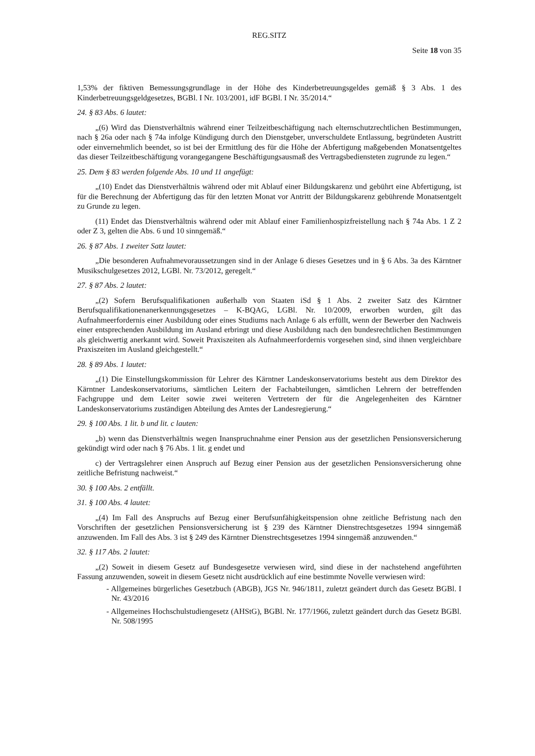REG.SITZ
Seite 18 von 35
1,53% der fiktiven Bemessungsgrundlage in der Höhe des Kinderbetreuungsgeldes gemäß § 3 Abs. 1 des Kinderbetreuungsgeldgesetzes, BGBl. I Nr. 103/2001, idF BGBl. I Nr. 35/2014.“
24. § 83 Abs. 6 lautet:
„(6) Wird das Dienstverhältnis während einer Teilzeitbeschäftigung nach elternschutzrechtlichen Bestimmungen, nach § 26a oder nach § 74a infolge Kündigung durch den Dienstgeber, unverschuldete Entlassung, begründeten Austritt oder einvernehmlich beendet, so ist bei der Ermittlung des für die Höhe der Abfertigung maßgebenden Monatsentgeltes das dieser Teilzeitbeschäftigung vorangegangene Beschäftigungsausmaß des Vertragsbediensteten zugrunde zu legen.“
25. Dem § 83 werden folgende Abs. 10 und 11 angefügt:
„(10) Endet das Dienstverhältnis während oder mit Ablauf einer Bildungskarenz und gebührt eine Abfertigung, ist für die Berechnung der Abfertigung das für den letzten Monat vor Antritt der Bildungskarenz gebührende Monatsentgelt zu Grunde zu legen.
(11) Endet das Dienstverhältnis während oder mit Ablauf einer Familienhospizfreistellung nach § 74a Abs. 1 Z 2 oder Z 3, gelten die Abs. 6 und 10 sinngemäß.“
26. § 87 Abs. 1 zweiter Satz lautet:
„Die besonderen Aufnahmevoraussetzungen sind in der Anlage 6 dieses Gesetzes und in § 6 Abs. 3a des Kärntner Musikschulgesetzes 2012, LGBl. Nr. 73/2012, geregelt.“
27. § 87 Abs. 2 lautet:
„(2) Sofern Berufsqualifikationen außerhalb von Staaten iSd § 1 Abs. 2 zweiter Satz des Kärntner Berufsqualifikationenanerkennungsgesetzes – K-BQAG, LGBl. Nr. 10/2009, erworben wurden, gilt das Aufnahmeerfordernis einer Ausbildung oder eines Studiums nach Anlage 6 als erfüllt, wenn der Bewerber den Nachweis einer entsprechenden Ausbildung im Ausland erbringt und diese Ausbildung nach den bundesrechtlichen Bestimmungen als gleichwertig anerkannt wird. Soweit Praxiszeiten als Aufnahmeerfordernis vorgesehen sind, sind ihnen vergleichbare Praxiszeiten im Ausland gleichgestellt.“
28. § 89 Abs. 1 lautet:
„(1) Die Einstellungskommission für Lehrer des Kärntner Landeskonservatoriums besteht aus dem Direktor des Kärntner Landeskonservatoriums, sämtlichen Leitern der Fachabteilungen, sämtlichen Lehrern der betreffenden Fachgruppe und dem Leiter sowie zwei weiteren Vertretern der für die Angelegenheiten des Kärntner Landeskonservatoriums zuständigen Abteilung des Amtes der Landesregierung.“
29. § 100 Abs. 1 lit. b und lit. c lauten:
„b) wenn das Dienstverhältnis wegen Inanspruchnahme einer Pension aus der gesetzlichen Pensionsversicherung gekündigt wird oder nach § 76 Abs. 1 lit. g endet und
c) der Vertragslehrer einen Anspruch auf Bezug einer Pension aus der gesetzlichen Pensionsversicherung ohne zeitliche Befristung nachweist.“
30. § 100 Abs. 2 entfällt.
31. § 100 Abs. 4 lautet:
„(4) Im Fall des Anspruchs auf Bezug einer Berufsunfähigkeitspension ohne zeitliche Befristung nach den Vorschriften der gesetzlichen Pensionsversicherung ist § 239 des Kärntner Dienstrechtsgesetzes 1994 sinngemäß anzuwenden. Im Fall des Abs. 3 ist § 249 des Kärntner Dienstrechtsgesetzes 1994 sinngemäß anzuwenden.“
32. § 117 Abs. 2 lautet:
„(2) Soweit in diesem Gesetz auf Bundesgesetze verwiesen wird, sind diese in der nachstehend angeführten Fassung anzuwenden, soweit in diesem Gesetz nicht ausdrücklich auf eine bestimmte Novelle verwiesen wird:
- Allgemeines bürgerliches Gesetzbuch (ABGB), JGS Nr. 946/1811, zuletzt geändert durch das Gesetz BGBl. I Nr. 43/2016
- Allgemeines Hochschulstudiengesetz (AHStG), BGBl. Nr. 177/1966, zuletzt geändert durch das Gesetz BGBl. Nr. 508/1995